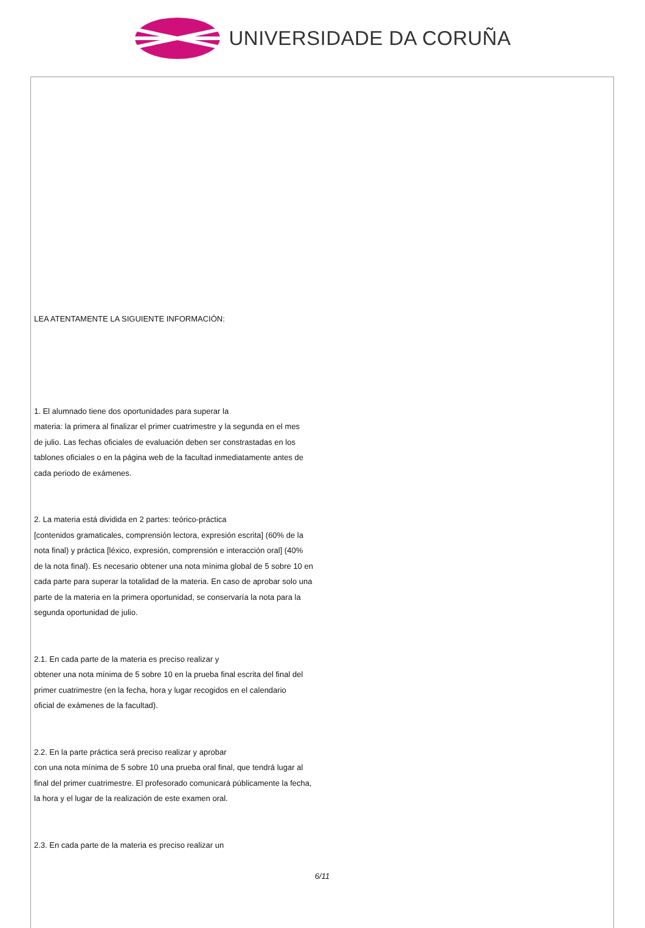UNIVERSIDADE DA CORUÑA
LEA ATENTAMENTE LA SIGUIENTE INFORMACIÓN:
1. El alumnado tiene dos oportunidades para superar la
materia: la primera al finalizar el primer cuatrimestre y la segunda en el mes
de julio. Las fechas oficiales de evaluación deben ser constrastadas en los
tablones oficiales o en la página web de la facultad inmediatamente antes de
cada periodo de exámenes.
2. La materia está dividida en 2 partes: teórico-práctica
[contenidos gramaticales, comprensión lectora, expresión escrita] (60% de la
nota final) y práctica [léxico, expresión, comprensión e interacción oral] (40%
de la nota final). Es necesario obtener una nota mínima global de 5 sobre 10 en
cada parte para superar la totalidad de la materia. En caso de aprobar solo una
parte de la materia en la primera oportunidad, se conservaría la nota para la
segunda oportunidad de julio.
2.1. En cada parte de la materia es preciso realizar y
obtener una nota mínima de 5 sobre 10 en la prueba final escrita del final del
primer cuatrimestre (en la fecha, hora y lugar recogidos en el calendario
oficial de exámenes de la facultad).
2.2. En la parte práctica será preciso realizar y aprobar
con una nota mínima de 5 sobre 10 una prueba oral final, que tendrá lugar al
final del primer cuatrimestre. El profesorado comunicará públicamente la fecha,
la hora y el lugar de la realización de este examen oral.
2.3. En cada parte de la materia es preciso realizar un
6/11